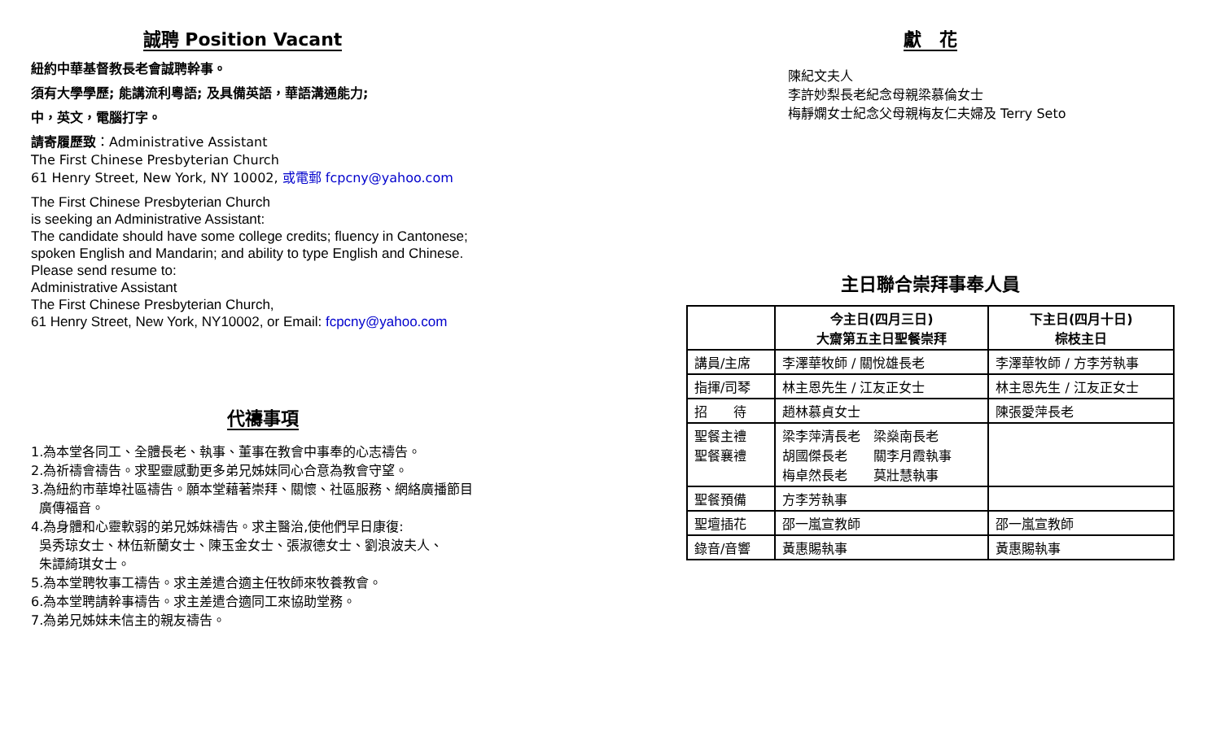誠聘 Position Vacant
紐約中華基督教長老會誠聘幹事。
須有大學學歷; 能講流利粵語; 及具備英語，華語溝通能力;
中，英文，電腦打字。
請寄履歷致：Administrative Assistant
The First Chinese Presbyterian Church
61 Henry Street, New York, NY 10002, 或電郵 fcpcny@yahoo.com
The First Chinese Presbyterian Church
is seeking an Administrative Assistant:
The candidate should have some college credits; fluency in Cantonese;
spoken English and Mandarin; and ability to type English and Chinese.
Please send resume to:
Administrative Assistant
The First Chinese Presbyterian Church,
61 Henry Street, New York, NY10002, or Email: fcpcny@yahoo.com
代禱事項
1.為本堂各同工、全體長老、執事、董事在教會中事奉的心志禱告。
2.為祈禱會禱告。求聖靈感動更多弟兄姊妹同心合意為教會守望。
3.為紐約市華埠社區禱告。願本堂藉著崇拜、關懷、社區服務、網絡廣播節目
廣傳福音。
4.為身體和心靈軟弱的弟兄姊妹禱告。求主醫治,使他們早日康復:
吳秀琼女士、林伍新蘭女士、陳玉金女士、張淑德女士、劉浪波夫人、
朱譚綺琪女士。
5.為本堂聘牧事工禱告。求主差遣合適主任牧師來牧養教會。
6.為本堂聘請幹事禱告。求主差遣合適同工來協助堂務。
7.為弟兄姊妹未信主的親友禱告。
獻　花
陳紀文夫人
李許妙梨長老紀念母親梁慕倫女士
梅靜嫻女士紀念父母親梅友仁夫婦及 Terry Seto
主日聯合崇拜事奉人員
| | 今主日(四月三日) 大齋第五主日聖餐崇拜 | 下主日(四月十日) 棕枝主日 |
| --- | --- | --- |
| 講員/主席 | 李澤華牧師 / 關悅雄長老 | 李澤華牧師 / 方李芳執事 |
| 指揮/司琴 | 林主恩先生 / 江友正女士 | 林主恩先生 / 江友正女士 |
| 招 待 | 趙林慕貞女士 | 陳張愛萍長老 |
| 聖餐主禮 聖餐襄禮 | 梁李萍清長老 梁燊南長老 胡國傑長老 關李月霞執事 梅卓然長老 莫壯慧執事 | |
| 聖餐預備 | 方李芳執事 | |
| 聖壇插花 | 邵一嵐宣教師 | 邵一嵐宣教師 |
| 錄音/音響 | 黃惠賜執事 | 黃惠賜執事 |